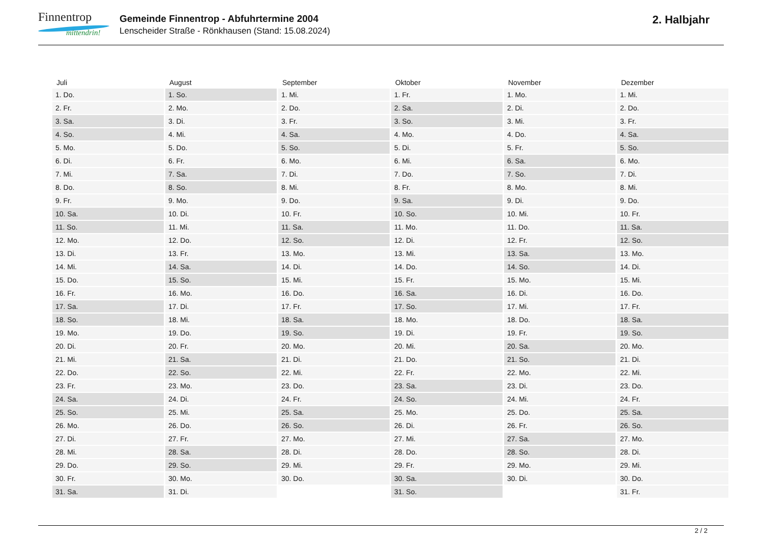Finnentrop
mittendrin!
Gemeinde Finnentrop - Abfuhrtermine 2004
Lenscheider Straße - Rönkhausen (Stand: 15.08.2024)
2. Halbjahr
| Juli | August | September | Oktober | November | Dezember |
| --- | --- | --- | --- | --- | --- |
| 1. Do. | 1. So. | 1. Mi. | 1. Fr. | 1. Mo. | 1. Mi. |
| 2. Fr. | 2. Mo. | 2. Do. | 2. Sa. | 2. Di. | 2. Do. |
| 3. Sa. | 3. Di. | 3. Fr. | 3. So. | 3. Mi. | 3. Fr. |
| 4. So. | 4. Mi. | 4. Sa. | 4. Mo. | 4. Do. | 4. Sa. |
| 5. Mo. | 5. Do. | 5. So. | 5. Di. | 5. Fr. | 5. So. |
| 6. Di. | 6. Fr. | 6. Mo. | 6. Mi. | 6. Sa. | 6. Mo. |
| 7. Mi. | 7. Sa. | 7. Di. | 7. Do. | 7. So. | 7. Di. |
| 8. Do. | 8. So. | 8. Mi. | 8. Fr. | 8. Mo. | 8. Mi. |
| 9. Fr. | 9. Mo. | 9. Do. | 9. Sa. | 9. Di. | 9. Do. |
| 10. Sa. | 10. Di. | 10. Fr. | 10. So. | 10. Mi. | 10. Fr. |
| 11. So. | 11. Mi. | 11. Sa. | 11. Mo. | 11. Do. | 11. Sa. |
| 12. Mo. | 12. Do. | 12. So. | 12. Di. | 12. Fr. | 12. So. |
| 13. Di. | 13. Fr. | 13. Mo. | 13. Mi. | 13. Sa. | 13. Mo. |
| 14. Mi. | 14. Sa. | 14. Di. | 14. Do. | 14. So. | 14. Di. |
| 15. Do. | 15. So. | 15. Mi. | 15. Fr. | 15. Mo. | 15. Mi. |
| 16. Fr. | 16. Mo. | 16. Do. | 16. Sa. | 16. Di. | 16. Do. |
| 17. Sa. | 17. Di. | 17. Fr. | 17. So. | 17. Mi. | 17. Fr. |
| 18. So. | 18. Mi. | 18. Sa. | 18. Mo. | 18. Do. | 18. Sa. |
| 19. Mo. | 19. Do. | 19. So. | 19. Di. | 19. Fr. | 19. So. |
| 20. Di. | 20. Fr. | 20. Mo. | 20. Mi. | 20. Sa. | 20. Mo. |
| 21. Mi. | 21. Sa. | 21. Di. | 21. Do. | 21. So. | 21. Di. |
| 22. Do. | 22. So. | 22. Mi. | 22. Fr. | 22. Mo. | 22. Mi. |
| 23. Fr. | 23. Mo. | 23. Do. | 23. Sa. | 23. Di. | 23. Do. |
| 24. Sa. | 24. Di. | 24. Fr. | 24. So. | 24. Mi. | 24. Fr. |
| 25. So. | 25. Mi. | 25. Sa. | 25. Mo. | 25. Do. | 25. Sa. |
| 26. Mo. | 26. Do. | 26. So. | 26. Di. | 26. Fr. | 26. So. |
| 27. Di. | 27. Fr. | 27. Mo. | 27. Mi. | 27. Sa. | 27. Mo. |
| 28. Mi. | 28. Sa. | 28. Di. | 28. Do. | 28. So. | 28. Di. |
| 29. Do. | 29. So. | 29. Mi. | 29. Fr. | 29. Mo. | 29. Mi. |
| 30. Fr. | 30. Mo. | 30. Do. | 30. Sa. | 30. Di. | 30. Do. |
| 31. Sa. | 31. Di. | | 31. So. | | 31. Fr. |
2 / 2